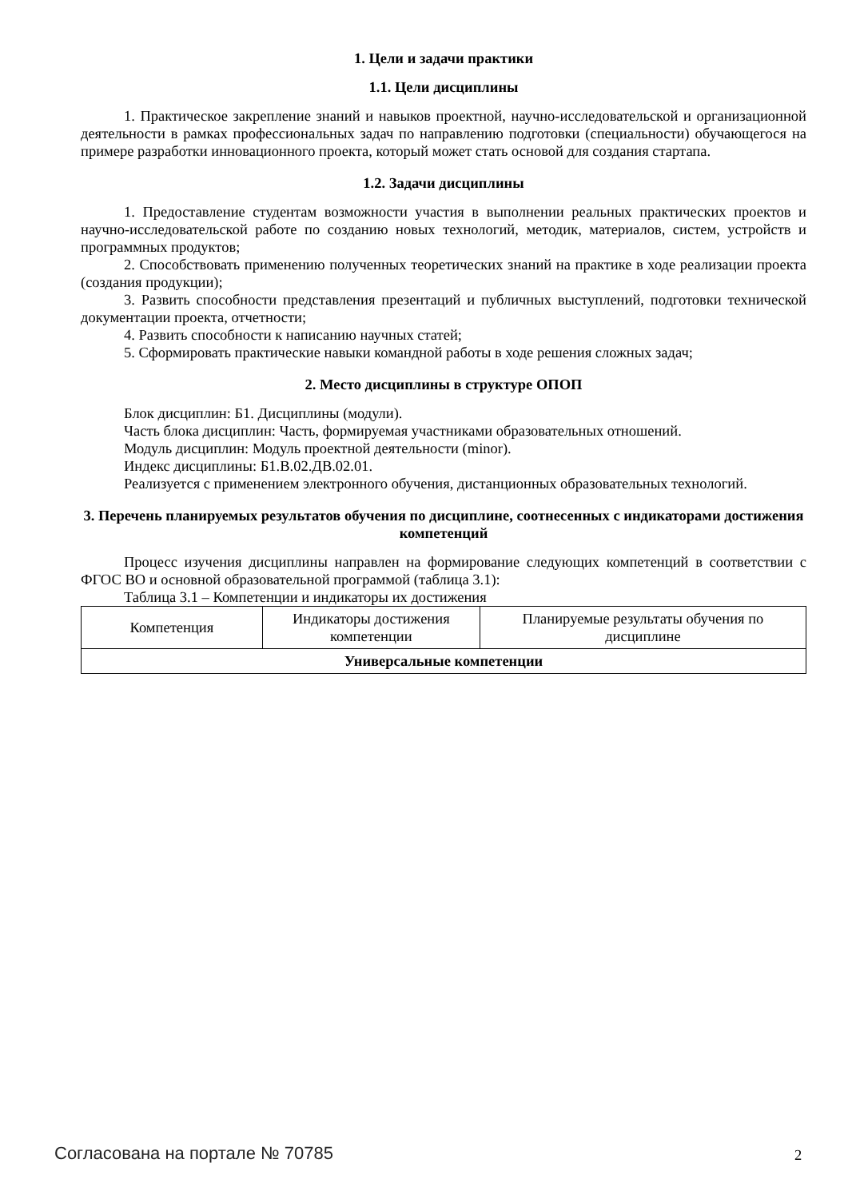1. Цели и задачи практики
1.1. Цели дисциплины
1. Практическое закрепление знаний и навыков проектной, научно-исследовательской и организационной деятельности в рамках профессиональных задач по направлению подготовки (специальности) обучающегося на примере разработки инновационного проекта, который может стать основой для создания стартапа.
1.2. Задачи дисциплины
1. Предоставление студентам возможности участия в выполнении реальных практических проектов и научно-исследовательской работе по созданию новых технологий, методик, материалов, систем, устройств и программных продуктов;
2. Способствовать применению полученных теоретических знаний на практике в ходе реализации проекта (создания продукции);
3. Развить способности представления презентаций и публичных выступлений, подготовки технической документации проекта, отчетности;
4. Развить способности к написанию научных статей;
5. Сформировать практические навыки командной работы в ходе решения сложных задач;
2. Место дисциплины в структуре ОПОП
Блок дисциплин: Б1. Дисциплины (модули).
Часть блока дисциплин: Часть, формируемая участниками образовательных отношений.
Модуль дисциплин: Модуль проектной деятельности (minor).
Индекс дисциплины: Б1.В.02.ДВ.02.01.
Реализуется с применением электронного обучения, дистанционных образовательных технологий.
3. Перечень планируемых результатов обучения по дисциплине, соотнесенных с индикаторами достижения компетенций
Процесс изучения дисциплины направлен на формирование следующих компетенций в соответствии с ФГОС ВО и основной образовательной программой (таблица 3.1):
Таблица 3.1 – Компетенции и индикаторы их достижения
| Компетенция | Индикаторы достижения компетенции | Планируемые результаты обучения по дисциплине |
| --- | --- | --- |
| Универсальные компетенции | | |
Согласована на портале № 70785 2